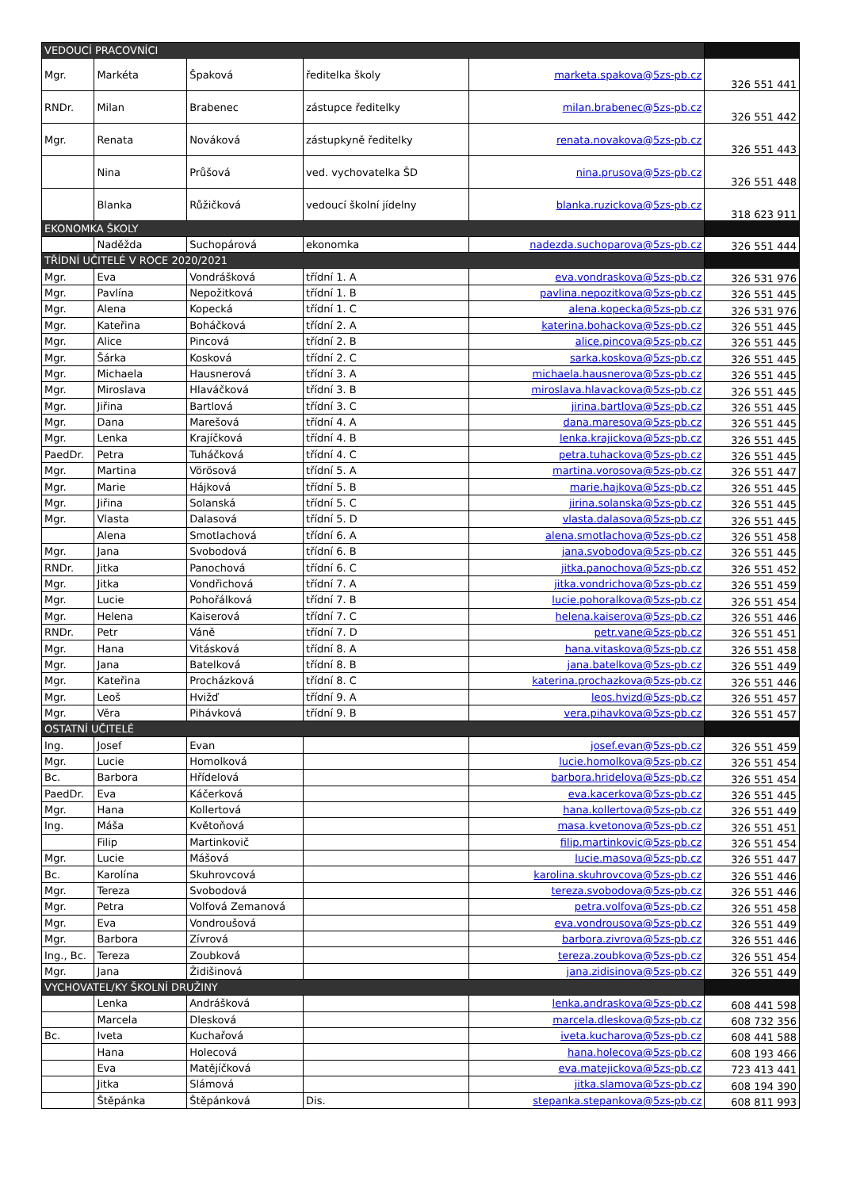| VEDOUCÍ PRACOVNÍCI | | | | | |
| Mgr. | Markéta | Špaková | ředitelka školy | marketa.spakova@5zs-pb.cz | 326 551 441 |
| RNDr. | Milan | Brabenec | zástupce ředitelky | milan.brabenec@5zs-pb.cz | 326 551 442 |
| Mgr. | Renata | Nováková | zástupkyně ředitelky | renata.novakova@5zs-pb.cz | 326 551 443 |
| | Nina | Průšová | ved. vychovatelka ŠD | nina.prusova@5zs-pb.cz | 326 551 448 |
| | Blanka | Růžičková | vedoucí školní jídelny | blanka.ruzickova@5zs-pb.cz | 318 623 911 |
| EKONOMKA ŠKOLY | | | | | |
| | Naděžda | Suchopárová | ekonomka | nadezda.suchoparova@5zs-pb.cz | 326 551 444 |
| TŘÍDNÍ UČITELÉ V ROCE 2020/2021 | | | | | |
| Mgr. | Eva | Vondrášková | třídní 1. A | eva.vondraskova@5zs-pb.cz | 326 531 976 |
| Mgr. | Pavlína | Nepožitková | třídní 1. B | pavlina.nepozitkova@5zs-pb.cz | 326 551 445 |
| Mgr. | Alena | Kopecká | třídní 1. C | alena.kopecka@5zs-pb.cz | 326 531 976 |
| Mgr. | Kateřina | Boháčková | třídní 2. A | katerina.bohackova@5zs-pb.cz | 326 551 445 |
| Mgr. | Alice | Pincová | třídní 2. B | alice.pincova@5zs-pb.cz | 326 551 445 |
| Mgr. | Šárka | Kosková | třídní 2. C | sarka.koskova@5zs-pb.cz | 326 551 445 |
| Mgr. | Michaela | Hausnerová | třídní 3. A | michaela.hausnerova@5zs-pb.cz | 326 551 445 |
| Mgr. | Miroslava | Hlaváčková | třídní 3. B | miroslava.hlavackova@5zs-pb.cz | 326 551 445 |
| Mgr. | Jiřina | Bartlová | třídní 3. C | jirina.bartlova@5zs-pb.cz | 326 551 445 |
| Mgr. | Dana | Marešová | třídní 4. A | dana.maresova@5zs-pb.cz | 326 551 445 |
| Mgr. | Lenka | Krajíčková | třídní 4. B | lenka.krajickova@5zs-pb.cz | 326 551 445 |
| PaedDr. | Petra | Tuháčková | třídní 4. C | petra.tuhackova@5zs-pb.cz | 326 551 445 |
| Mgr. | Martina | Vörösová | třídní 5. A | martina.vorosova@5zs-pb.cz | 326 551 447 |
| Mgr. | Marie | Hájková | třídní 5. B | marie.hajkova@5zs-pb.cz | 326 551 445 |
| Mgr. | Jiřina | Solanská | třídní 5. C | jirina.solanska@5zs-pb.cz | 326 551 445 |
| Mgr. | Vlasta | Dalasová | třídní 5. D | vlasta.dalasova@5zs-pb.cz | 326 551 445 |
| | Alena | Smotlachová | třídní 6. A | alena.smotlachova@5zs-pb.cz | 326 551 458 |
| Mgr. | Jana | Svobodová | třídní 6. B | jana.svobodova@5zs-pb.cz | 326 551 445 |
| RNDr. | Jitka | Panochová | třídní 6. C | jitka.panochova@5zs-pb.cz | 326 551 452 |
| Mgr. | Jitka | Vondřichová | třídní 7. A | jitka.vondrichova@5zs-pb.cz | 326 551 459 |
| Mgr. | Lucie | Pohořálková | třídní 7. B | lucie.pohoralkova@5zs-pb.cz | 326 551 454 |
| Mgr. | Helena | Kaiserová | třídní 7. C | helena.kaiserova@5zs-pb.cz | 326 551 446 |
| RNDr. | Petr | Váně | třídní 7. D | petr.vane@5zs-pb.cz | 326 551 451 |
| Mgr. | Hana | Vitásková | třídní 8. A | hana.vitaskova@5zs-pb.cz | 326 551 458 |
| Mgr. | Jana | Batelková | třídní 8. B | jana.batelkova@5zs-pb.cz | 326 551 449 |
| Mgr. | Kateřina | Procházková | třídní 8. C | katerina.prochazkova@5zs-pb.cz | 326 551 446 |
| Mgr. | Leoš | Hvižď | třídní 9. A | leos.hvizd@5zs-pb.cz | 326 551 457 |
| Mgr. | Věra | Pihávková | třídní 9. B | vera.pihavkova@5zs-pb.cz | 326 551 457 |
| OSTATNÍ UČITELÉ | | | | | |
| Ing. | Josef | Evan | | josef.evan@5zs-pb.cz | 326 551 459 |
| Mgr. | Lucie | Homolková | | lucie.homolkova@5zs-pb.cz | 326 551 454 |
| Bc. | Barbora | Hřídelová | | barbora.hridelova@5zs-pb.cz | 326 551 454 |
| PaedDr. | Eva | Káčerková | | eva.kacerkova@5zs-pb.cz | 326 551 445 |
| Mgr. | Hana | Kollertová | | hana.kollertova@5zs-pb.cz | 326 551 449 |
| Ing. | Máša | Květoňová | | masa.kvetonova@5zs-pb.cz | 326 551 451 |
| | Filip | Martinkovič | | filip.martinkovic@5zs-pb.cz | 326 551 454 |
| Mgr. | Lucie | Mášová | | lucie.masova@5zs-pb.cz | 326 551 447 |
| Bc. | Karolína | Skuhrovcová | | karolina.skuhrovcova@5zs-pb.cz | 326 551 446 |
| Mgr. | Tereza | Svobodová | | tereza.svobodova@5zs-pb.cz | 326 551 446 |
| Mgr. | Petra | Volfová Zemanová | | petra.volfova@5zs-pb.cz | 326 551 458 |
| Mgr. | Eva | Vondroušová | | eva.vondrousova@5zs-pb.cz | 326 551 449 |
| Mgr. | Barbora | Zívrová | | barbora.zivrova@5zs-pb.cz | 326 551 446 |
| Ing., Bc. | Tereza | Zoubková | | tereza.zoubkova@5zs-pb.cz | 326 551 454 |
| Mgr. | Jana | Židišinová | | jana.zidisinova@5zs-pb.cz | 326 551 449 |
| VYCHOVATEL/KY ŠKOLNÍ DRUŽINY | | | | | |
| | Lenka | Andrášková | | lenka.andraskova@5zs-pb.cz | 608 441 598 |
| | Marcela | Dlesková | | marcela.dleskova@5zs-pb.cz | 608 732 356 |
| Bc. | Iveta | Kuchařová | | iveta.kucharova@5zs-pb.cz | 608 441 588 |
| | Hana | Holecová | | hana.holecova@5zs-pb.cz | 608 193 466 |
| | Eva | Matějíčková | | eva.matejickova@5zs-pb.cz | 723 413 441 |
| | Jitka | Slámová | | jitka.slamova@5zs-pb.cz | 608 194 390 |
| | Štěpánka | Štěpánková | Dis. | stepanka.stepankova@5zs-pb.cz | 608 811 993 |